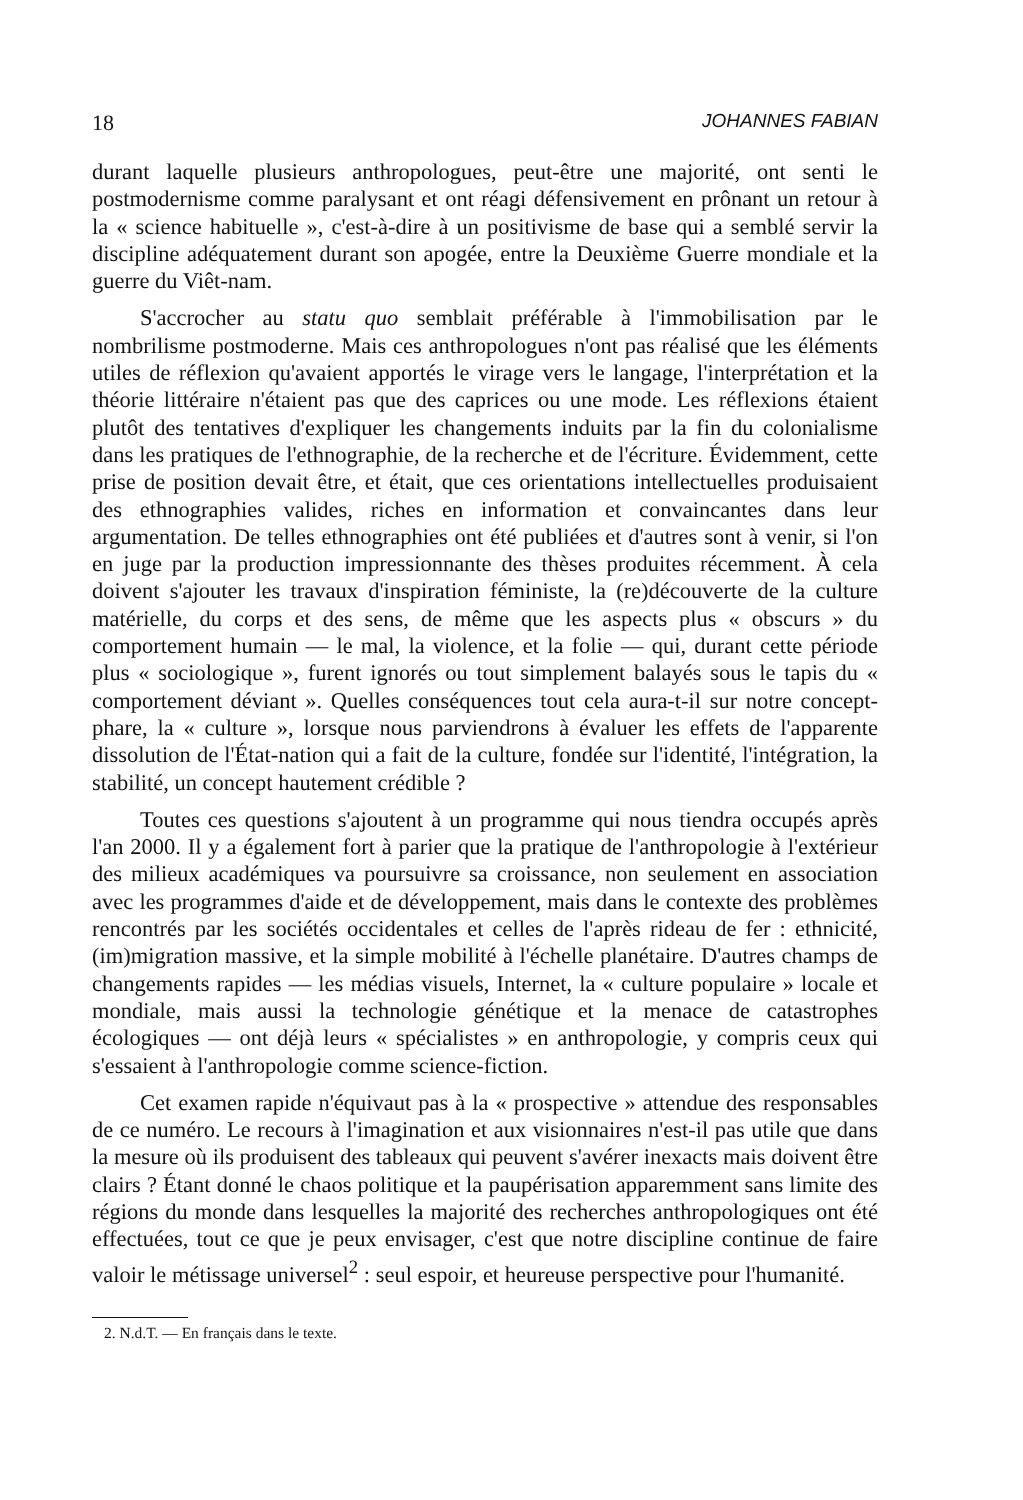18 JOHANNES FABIAN
durant laquelle plusieurs anthropologues, peut-être une majorité, ont senti le postmodernisme comme paralysant et ont réagi défensivement en prônant un retour à la « science habituelle », c'est-à-dire à un positivisme de base qui a semblé servir la discipline adéquatement durant son apogée, entre la Deuxième Guerre mondiale et la guerre du Viêt-nam.
S'accrocher au statu quo semblait préférable à l'immobilisation par le nombrilisme postmoderne. Mais ces anthropologues n'ont pas réalisé que les éléments utiles de réflexion qu'avaient apportés le virage vers le langage, l'interprétation et la théorie littéraire n'étaient pas que des caprices ou une mode. Les réflexions étaient plutôt des tentatives d'expliquer les changements induits par la fin du colonialisme dans les pratiques de l'ethnographie, de la recherche et de l'écriture. Évidemment, cette prise de position devait être, et était, que ces orientations intellectuelles produisaient des ethnographies valides, riches en information et convaincantes dans leur argumentation. De telles ethnographies ont été publiées et d'autres sont à venir, si l'on en juge par la production impressionnante des thèses produites récemment. À cela doivent s'ajouter les travaux d'inspiration féministe, la (re)découverte de la culture matérielle, du corps et des sens, de même que les aspects plus « obscurs » du comportement humain — le mal, la violence, et la folie — qui, durant cette période plus « sociologique », furent ignorés ou tout simplement balayés sous le tapis du « comportement déviant ». Quelles conséquences tout cela aura-t-il sur notre concept-phare, la « culture », lorsque nous parviendrons à évaluer les effets de l'apparente dissolution de l'État-nation qui a fait de la culture, fondée sur l'identité, l'intégration, la stabilité, un concept hautement crédible ?
Toutes ces questions s'ajoutent à un programme qui nous tiendra occupés après l'an 2000. Il y a également fort à parier que la pratique de l'anthropologie à l'extérieur des milieux académiques va poursuivre sa croissance, non seulement en association avec les programmes d'aide et de développement, mais dans le contexte des problèmes rencontrés par les sociétés occidentales et celles de l'après rideau de fer : ethnicité, (im)migration massive, et la simple mobilité à l'échelle planétaire. D'autres champs de changements rapides — les médias visuels, Internet, la « culture populaire » locale et mondiale, mais aussi la technologie génétique et la menace de catastrophes écologiques — ont déjà leurs « spécialistes » en anthropologie, y compris ceux qui s'essaient à l'anthropologie comme science-fiction.
Cet examen rapide n'équivaut pas à la « prospective » attendue des responsables de ce numéro. Le recours à l'imagination et aux visionnaires n'est-il pas utile que dans la mesure où ils produisent des tableaux qui peuvent s'avérer inexacts mais doivent être clairs ? Étant donné le chaos politique et la paupérisation apparemment sans limite des régions du monde dans lesquelles la majorité des recherches anthropologiques ont été effectuées, tout ce que je peux envisager, c'est que notre discipline continue de faire valoir le métissage universel<sup>2</sup> : seul espoir, et heureuse perspective pour l'humanité.
2. N.d.T. — En français dans le texte.